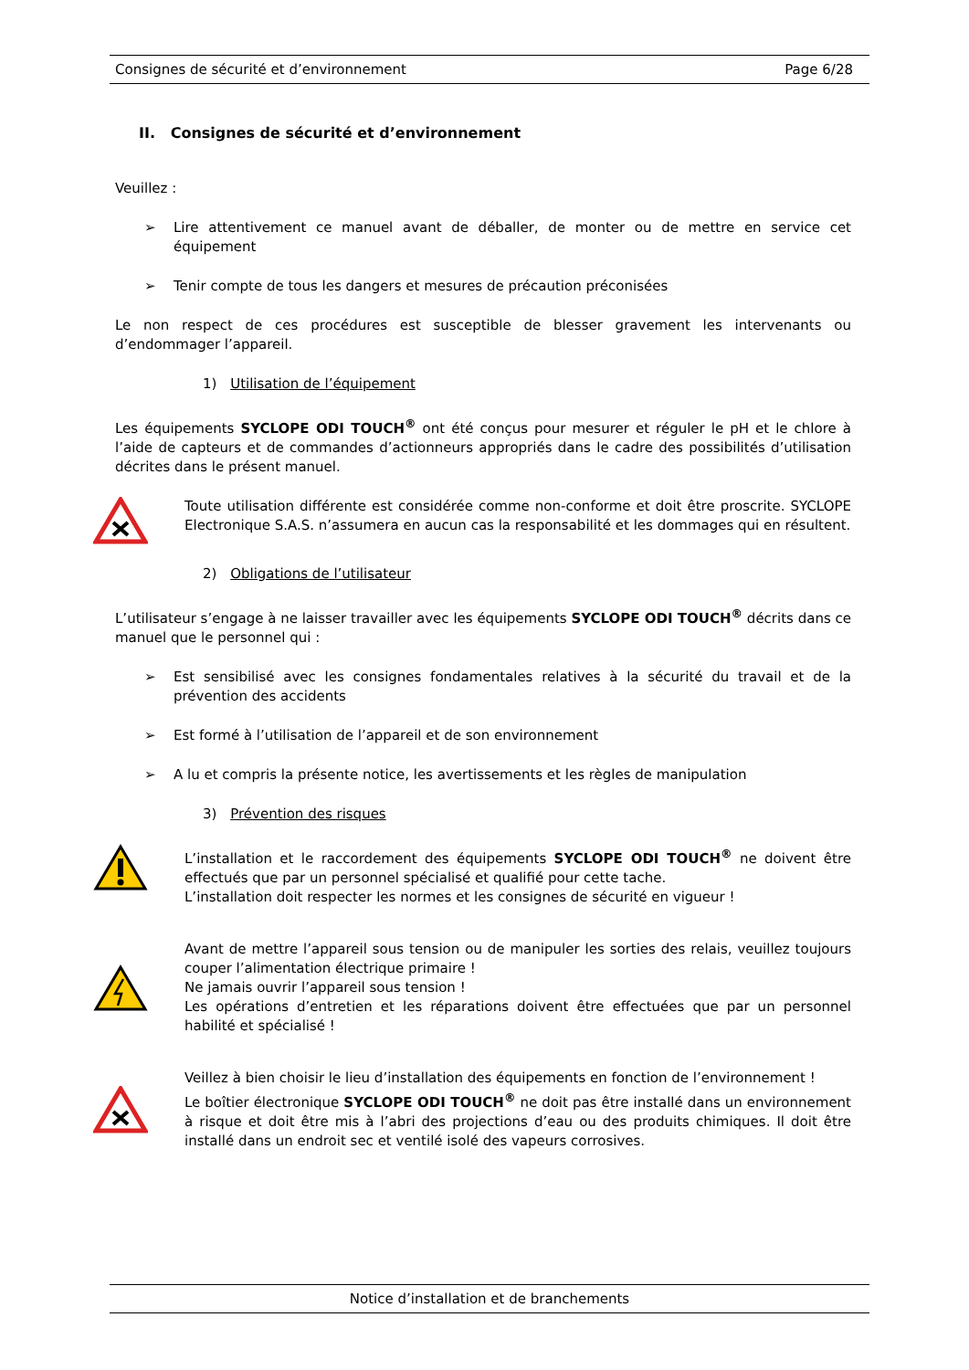Consignes de sécurité et d’environnement Page 6/28
II. Consignes de sécurité et d’environnement
Veuillez :
➢ Lire attentivement ce manuel avant de déballer, de monter ou de mettre en service cet équipement
➢ Tenir compte de tous les dangers et mesures de précaution préconisées
Le non respect de ces procédures est susceptible de blesser gravement les intervenants ou d’endommager l’appareil.
1) Utilisation de l’équipement
Les équipements SYCLOPE ODI TOUCH<sup>®</sup> ont été conçus pour mesurer et réguler le pH et le chlore à l’aide de capteurs et de commandes d’actionneurs appropriés dans le cadre des possibilités d’utilisation décrites dans le présent manuel.
Toute utilisation différente est considérée comme non-conforme et doit être proscrite. SYCLOPE Electronique S.A.S. n’assumera en aucun cas la responsabilité et les dommages qui en résultent.
2) Obligations de l’utilisateur
L’utilisateur s’engage à ne laisser travailler avec les équipements SYCLOPE ODI TOUCH<sup>®</sup> décrits dans ce manuel que le personnel qui :
➢ Est sensibilisé avec les consignes fondamentales relatives à la sécurité du travail et de la prévention des accidents
➢ Est formé à l’utilisation de l’appareil et de son environnement
➢ A lu et compris la présente notice, les avertissements et les règles de manipulation
3) Prévention des risques
L’installation et le raccordement des équipements SYCLOPE ODI TOUCH<sup>®</sup> ne doivent être effectués que par un personnel spécialisé et qualifié pour cette tache.
L’installation doit respecter les normes et les consignes de sécurité en vigueur !
Avant de mettre l’appareil sous tension ou de manipuler les sorties des relais, veuillez toujours couper l’alimentation électrique primaire !
Ne jamais ouvrir l’appareil sous tension !
Les opérations d’entretien et les réparations doivent être effectuées que par un personnel habilité et spécialisé !
Veillez à bien choisir le lieu d’installation des équipements en fonction de l’environnement !
Le boîtier électronique SYCLOPE ODI TOUCH<sup>®</sup> ne doit pas être installé dans un environnement à risque et doit être mis à l’abri des projections d’eau ou des produits chimiques. Il doit être installé dans un endroit sec et ventilé isolé des vapeurs corrosives.
Notice d’installation et de branchements